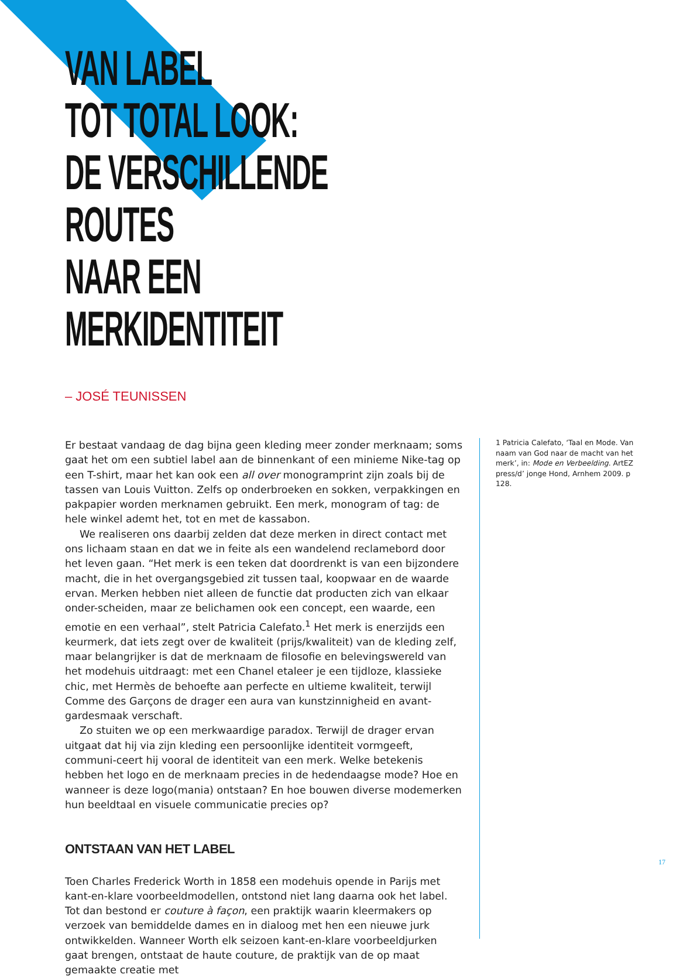VAN LABEL
TOT TOTAL LOOK:
DE VERSCHILLENDE ROUTES
NAAR EEN MERKIDENTITEIT
– JOSÉ TEUNISSEN
Er bestaat vandaag de dag bijna geen kleding meer zonder merknaam; soms gaat het om een subtiel label aan de binnenkant of een minieme Nike-tag op een T-shirt, maar het kan ook een all over monogramprint zijn zoals bij de tassen van Louis Vuitton. Zelfs op onderbroeken en sokken, verpakkingen en pakpapier worden merknamen gebruikt. Een merk, monogram of tag: de hele winkel ademt het, tot en met de kassabon.
We realiseren ons daarbij zelden dat deze merken in direct contact met ons lichaam staan en dat we in feite als een wandelend reclamebord door het leven gaan. “Het merk is een teken dat doordrenkt is van een bijzondere macht, die in het overgangsgebied zit tussen taal, koopwaar en de waarde ervan. Merken hebben niet alleen de functie dat producten zich van elkaar onder-scheiden, maar ze belichamen ook een concept, een waarde, een emotie en een verhaal”, stelt Patricia Calefato.<sup>1</sup> Het merk is enerzijds een keurmerk, dat iets zegt over de kwaliteit (prijs/kwaliteit) van de kleding zelf, maar belangrijker is dat de merknaam de filosofie en belevingswereld van het modehuis uitdraagt: met een Chanel etaleer je een tijdloze, klassieke chic, met Hermès de behoefte aan perfecte en ultieme kwaliteit, terwijl Comme des Garçons de drager een aura van kunstzinnigheid en avant-gardesmaak verschaft.
Zo stuiten we op een merkwaardige paradox. Terwijl de drager ervan uitgaat dat hij via zijn kleding een persoonlijke identiteit vormgeeft, communi-ceert hij vooral de identiteit van een merk. Welke betekenis hebben het logo en de merknaam precies in de hedendaagse mode? Hoe en wanneer is deze logo(mania) ontstaan? En hoe bouwen diverse modemerken hun beeldtaal en visuele communicatie precies op?
ONTSTAAN VAN HET LABEL
Toen Charles Frederick Worth in 1858 een modehuis opende in Parijs met kant-en-klare voorbeeldmodellen, ontstond niet lang daarna ook het label. Tot dan bestond er couture à façon, een praktijk waarin kleermakers op verzoek van bemiddelde dames en in dialoog met hen een nieuwe jurk ontwikkelden. Wanneer Worth elk seizoen kant-en-klare voorbeeldjurken gaat brengen, ontstaat de haute couture, de praktijk van de op maat gemaakte creatie met
1 Patricia Calefato, ‘Taal en Mode. Van naam van God naar de macht van het merk’, in: Mode en Verbeelding. ArtEZ press/d’ jonge Hond, Arnhem 2009. p 128.
17